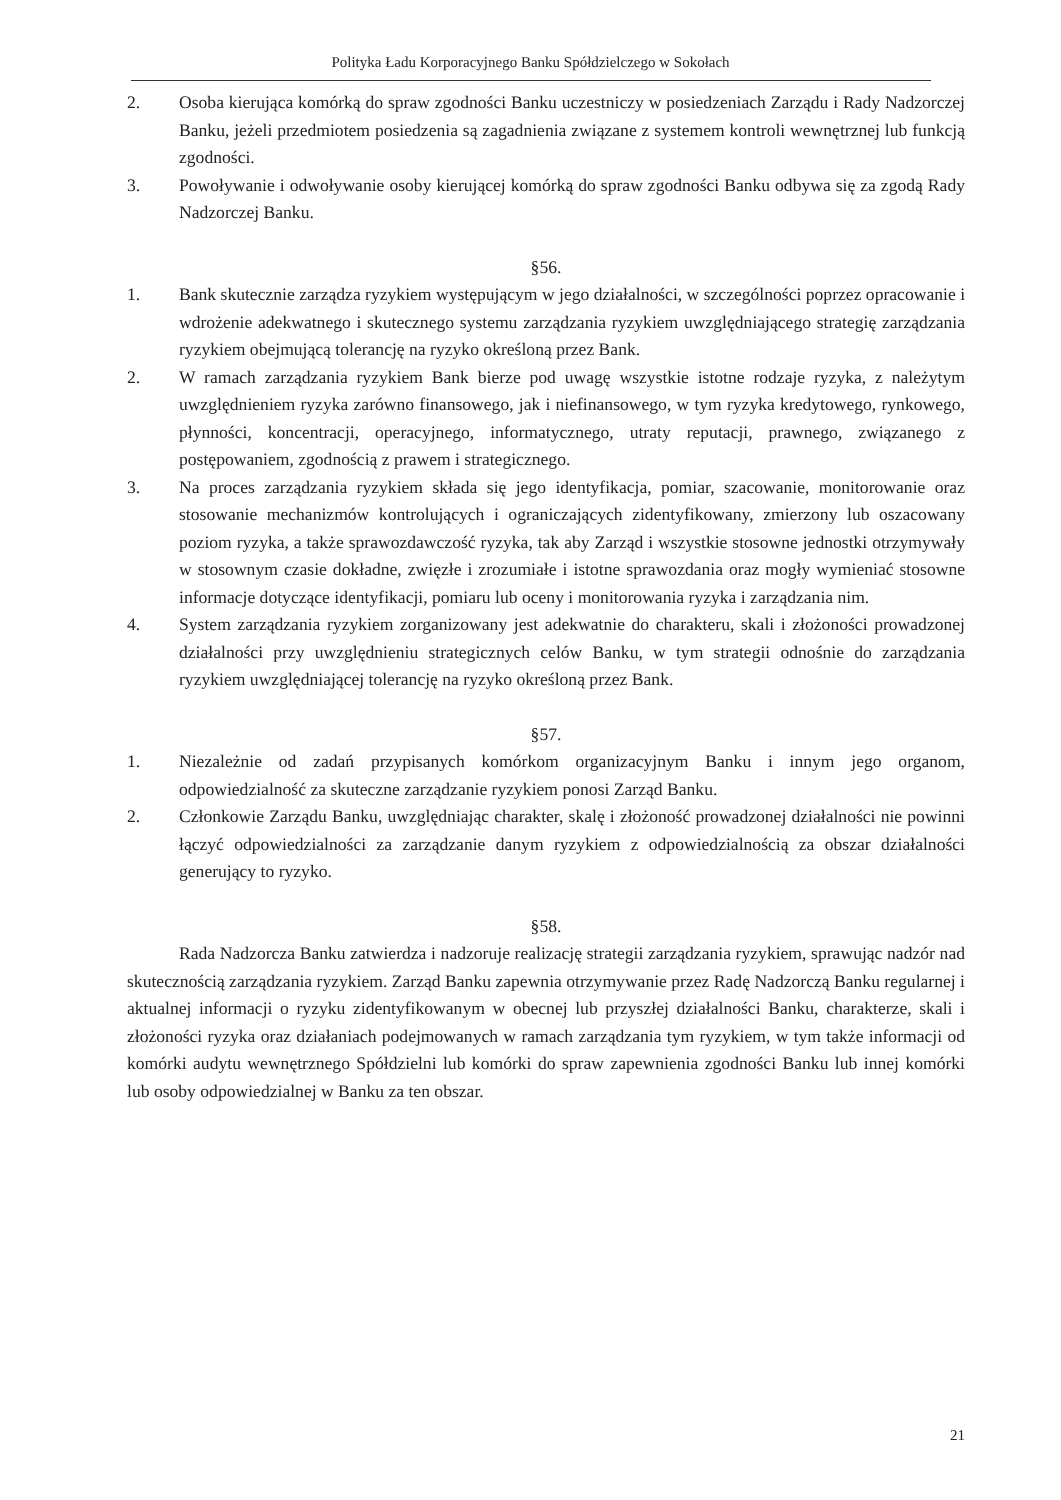Polityka Ładu Korporacyjnego Banku Spółdzielczego w Sokołach
2. Osoba kierująca komórką do spraw zgodności Banku uczestniczy w posiedzeniach Zarządu i Rady Nadzorczej Banku, jeżeli przedmiotem posiedzenia są zagadnienia związane z systemem kontroli wewnętrznej lub funkcją zgodności.
3. Powoływanie i odwoływanie osoby kierującej komórką do spraw zgodności Banku odbywa się za zgodą Rady Nadzorczej Banku.
§56.
1. Bank skutecznie zarządza ryzykiem występującym w jego działalności, w szczególności poprzez opracowanie i wdrożenie adekwatnego i skutecznego systemu zarządzania ryzykiem uwzględniającego strategię zarządzania ryzykiem obejmującą tolerancję na ryzyko określoną przez Bank.
2. W ramach zarządzania ryzykiem Bank bierze pod uwagę wszystkie istotne rodzaje ryzyka, z należytym uwzględnieniem ryzyka zarówno finansowego, jak i niefinansowego, w tym ryzyka kredytowego, rynkowego, płynności, koncentracji, operacyjnego, informatycznego, utraty reputacji, prawnego, związanego z postępowaniem, zgodnością z prawem i strategicznego.
3. Na proces zarządzania ryzykiem składa się jego identyfikacja, pomiar, szacowanie, monitorowanie oraz stosowanie mechanizmów kontrolujących i ograniczających zidentyfikowany, zmierzony lub oszacowany poziom ryzyka, a także sprawozdawczość ryzyka, tak aby Zarząd i wszystkie stosowne jednostki otrzymywały w stosownym czasie dokładne, zwięzłe i zrozumiałe i istotne sprawozdania oraz mogły wymieniać stosowne informacje dotyczące identyfikacji, pomiaru lub oceny i monitorowania ryzyka i zarządzania nim.
4. System zarządzania ryzykiem zorganizowany jest adekwatnie do charakteru, skali i złożoności prowadzonej działalności przy uwzględnieniu strategicznych celów Banku, w tym strategii odnośnie do zarządzania ryzykiem uwzględniającej tolerancję na ryzyko określoną przez Bank.
§57.
1. Niezależnie od zadań przypisanych komórkom organizacyjnym Banku i innym jego organom, odpowiedzialność za skuteczne zarządzanie ryzykiem ponosi Zarząd Banku.
2. Członkowie Zarządu Banku, uwzględniając charakter, skalę i złożoność prowadzonej działalności nie powinni łączyć odpowiedzialności za zarządzanie danym ryzykiem z odpowiedzialnością za obszar działalności generujący to ryzyko.
§58.
Rada Nadzorcza Banku zatwierdza i nadzoruje realizację strategii zarządzania ryzykiem, sprawując nadzór nad skutecznością zarządzania ryzykiem. Zarząd Banku zapewnia otrzymywanie przez Radę Nadzorczą Banku regularnej i aktualnej informacji o ryzyku zidentyfikowanym w obecnej lub przyszłej działalności Banku, charakterze, skali i złożoności ryzyka oraz działaniach podejmowanych w ramach zarządzania tym ryzykiem, w tym także informacji od komórki audytu wewnętrznego Spółdzielni lub komórki do spraw zapewnienia zgodności Banku lub innej komórki lub osoby odpowiedzialnej w Banku za ten obszar.
21